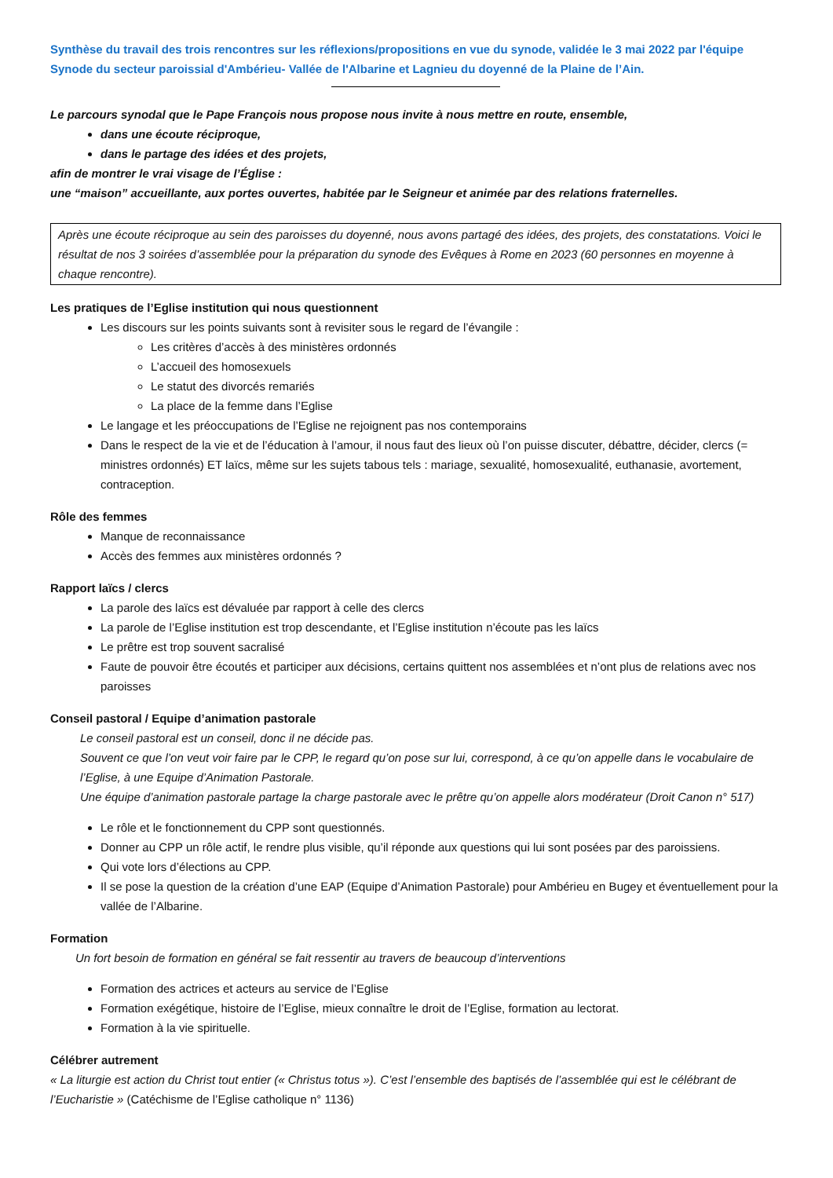Synthèse du travail des trois rencontres sur les réflexions/propositions en vue du synode, validée le 3 mai 2022 par l'équipe Synode du secteur paroissial d'Ambérieu- Vallée de l'Albarine et Lagnieu du doyenné de la Plaine de l’Ain.
Le parcours synodal que le Pape François nous propose nous invite à nous mettre en route, ensemble,
dans une écoute réciproque,
dans le partage des idées et des projets,
afin de montrer le vrai visage de l’Église :
une “maison” accueillante, aux portes ouvertes, habitée par le Seigneur et animée par des relations fraternelles.
Après une écoute réciproque au sein des paroisses du doyenné, nous avons partagé des idées, des projets, des constatations. Voici le résultat de nos 3 soirées d’assemblée pour la préparation du synode des Evêques à Rome en 2023 (60 personnes en moyenne à chaque rencontre).
Les pratiques de l’Eglise institution qui nous questionnent
Les discours sur les points suivants sont à revisiter sous le regard de l’évangile :
Les critères d’accès à des ministères ordonnés
L’accueil des homosexuels
Le statut des divorcés remariés
La place de la femme dans l’Eglise
Le langage et les préoccupations de l’Eglise ne rejoignent pas nos contemporains
Dans le respect de la vie et de l’éducation à l’amour, il nous faut des lieux où l’on puisse discuter, débattre, décider, clercs (= ministres ordonnés) ET laïcs, même sur les sujets tabous tels : mariage, sexualité, homosexualité, euthanasie, avortement, contraception.
Rôle des femmes
Manque de reconnaissance
Accès des femmes aux ministères ordonnés ?
Rapport laïcs / clercs
La parole des laïcs est dévaluée par rapport à celle des clercs
La parole de l’Eglise institution est trop descendante, et l’Eglise institution n’écoute pas les laïcs
Le prêtre est trop souvent sacralisé
Faute de pouvoir être écoutés et participer aux décisions, certains quittent nos assemblées et n’ont plus de relations avec nos paroisses
Conseil pastoral / Equipe d’animation pastorale
Le conseil pastoral est un conseil, donc il ne décide pas.
Souvent ce que l’on veut voir faire par le CPP, le regard qu’on pose sur lui, correspond, à ce qu’on appelle dans le vocabulaire de l’Eglise, à une Equipe d’Animation Pastorale.
Une équipe d’animation pastorale partage la charge pastorale avec le prêtre qu’on appelle alors modérateur (Droit Canon n° 517)
Le rôle et le fonctionnement du CPP sont questionnés.
Donner au CPP un rôle actif, le rendre plus visible, qu’il réponde aux questions qui lui sont posées par des paroissiens.
Qui vote lors d’élections au CPP.
Il se pose la question de la création d’une EAP (Equipe d’Animation Pastorale) pour Ambérieu en Bugey et éventuellement pour la vallée de l’Albarine.
Formation
Un fort besoin de formation en général se fait ressentir au travers de beaucoup d’interventions
Formation des actrices et acteurs au service de l’Eglise
Formation exégétique, histoire de l’Eglise, mieux connaître le droit de l’Eglise, formation au lectorat.
Formation à la vie spirituelle.
Célébrer autrement
« La liturgie est action du Christ tout entier (« Christus totus »). C’est l’ensemble des baptisés de l’assemblée qui est le célébrant de l’Eucharistie » (Catéchisme de l’Eglise catholique n° 1136)